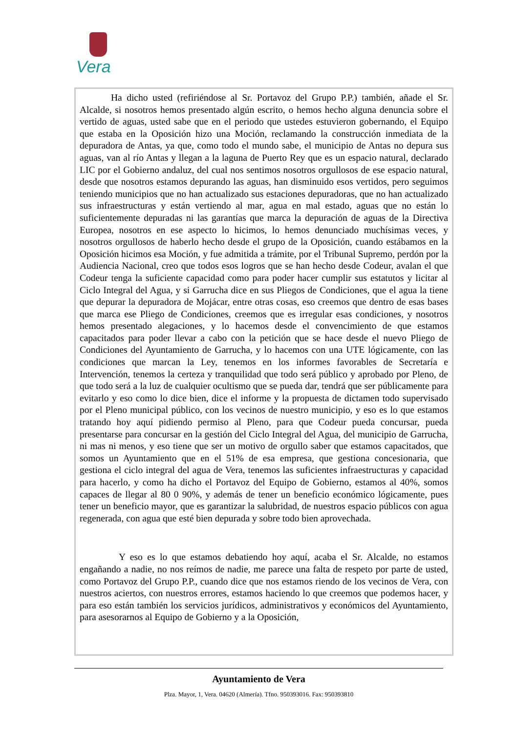Vera
Ha dicho usted (refiriéndose al Sr. Portavoz del Grupo P.P.) también, añade el Sr. Alcalde, si nosotros hemos presentado algún escrito, o hemos hecho alguna denuncia sobre el vertido de aguas, usted sabe que en el periodo que ustedes estuvieron gobernando, el Equipo que estaba en la Oposición hizo una Moción, reclamando la construcción inmediata de la depuradora de Antas, ya que, como todo el mundo sabe, el municipio de Antas no depura sus aguas, van al río Antas y llegan a la laguna de Puerto Rey que es un espacio natural, declarado LIC por el Gobierno andaluz, del cual nos sentimos nosotros orgullosos de ese espacio natural, desde que nosotros estamos depurando las aguas, han disminuido esos vertidos, pero seguimos teniendo municipios que no han actualizado sus estaciones depuradoras, que no han actualizado sus infraestructuras y están vertiendo al mar, agua en mal estado, aguas que no están lo suficientemente depuradas ni las garantías que marca la depuración de aguas de la Directiva Europea, nosotros en ese aspecto lo hicimos, lo hemos denunciado muchísimas veces, y nosotros orgullosos de haberlo hecho desde el grupo de la Oposición, cuando estábamos en la Oposición hicimos esa Moción, y fue admitida a trámite, por el Tribunal Supremo, perdón por la Audiencia Nacional, creo que todos esos logros que se han hecho desde Codeur, avalan el que Codeur tenga la suficiente capacidad como para poder hacer cumplir sus estatutos y licitar al Ciclo Integral del Agua, y si Garrucha dice en sus Pliegos de Condiciones, que el agua la tiene que depurar la depuradora de Mojácar, entre otras cosas, eso creemos que dentro de esas bases que marca ese Pliego de Condiciones, creemos que es irregular esas condiciones, y nosotros hemos presentado alegaciones, y lo hacemos desde el convencimiento de que estamos capacitados para poder llevar a cabo con la petición que se hace desde el nuevo Pliego de Condiciones del Ayuntamiento de Garrucha, y lo hacemos con una UTE lógicamente, con las condiciones que marcan la Ley, tenemos en los informes favorables de Secretaría e Intervención, tenemos la certeza y tranquilidad que todo será público y aprobado por Pleno, de que todo será a la luz de cualquier ocultismo que se pueda dar, tendrá que ser públicamente para evitarlo y eso como lo dice bien, dice el informe y la propuesta de dictamen todo supervisado por el Pleno municipal público, con los vecinos de nuestro municipio, y eso es lo que estamos tratando hoy aquí pidiendo permiso al Pleno, para que Codeur pueda concursar, pueda presentarse para concursar en la gestión del Ciclo Integral del Agua, del municipio de Garrucha, ni mas ni menos, y eso tiene que ser un motivo de orgullo saber que estamos capacitados, que somos un Ayuntamiento que en el 51% de esa empresa, que gestiona concesionaria, que gestiona el ciclo integral del agua de Vera, tenemos las suficientes infraestructuras y capacidad para hacerlo, y como ha dicho el Portavoz del Equipo de Gobierno, estamos al 40%, somos capaces de llegar al 80 0 90%, y además de tener un beneficio económico lógicamente, pues tener un beneficio mayor, que es garantizar la salubridad, de nuestros espacio públicos con agua regenerada, con agua que esté bien depurada y sobre todo bien aprovechada.
Y eso es lo que estamos debatiendo hoy aquí, acaba el Sr. Alcalde, no estamos engañando a nadie, no nos reímos de nadie, me parece una falta de respeto por parte de usted, como Portavoz del Grupo P.P., cuando dice que nos estamos riendo de los vecinos de Vera, con nuestros aciertos, con nuestros errores, estamos haciendo lo que creemos que podemos hacer, y para eso están también los servicios jurídicos, administrativos y económicos del Ayuntamiento, para asesorarnos al Equipo de Gobierno y a la Oposición,
Ayuntamiento de Vera
Plza. Mayor, 1, Vera. 04620 (Almería). Tfno. 950393016. Fax: 950393810